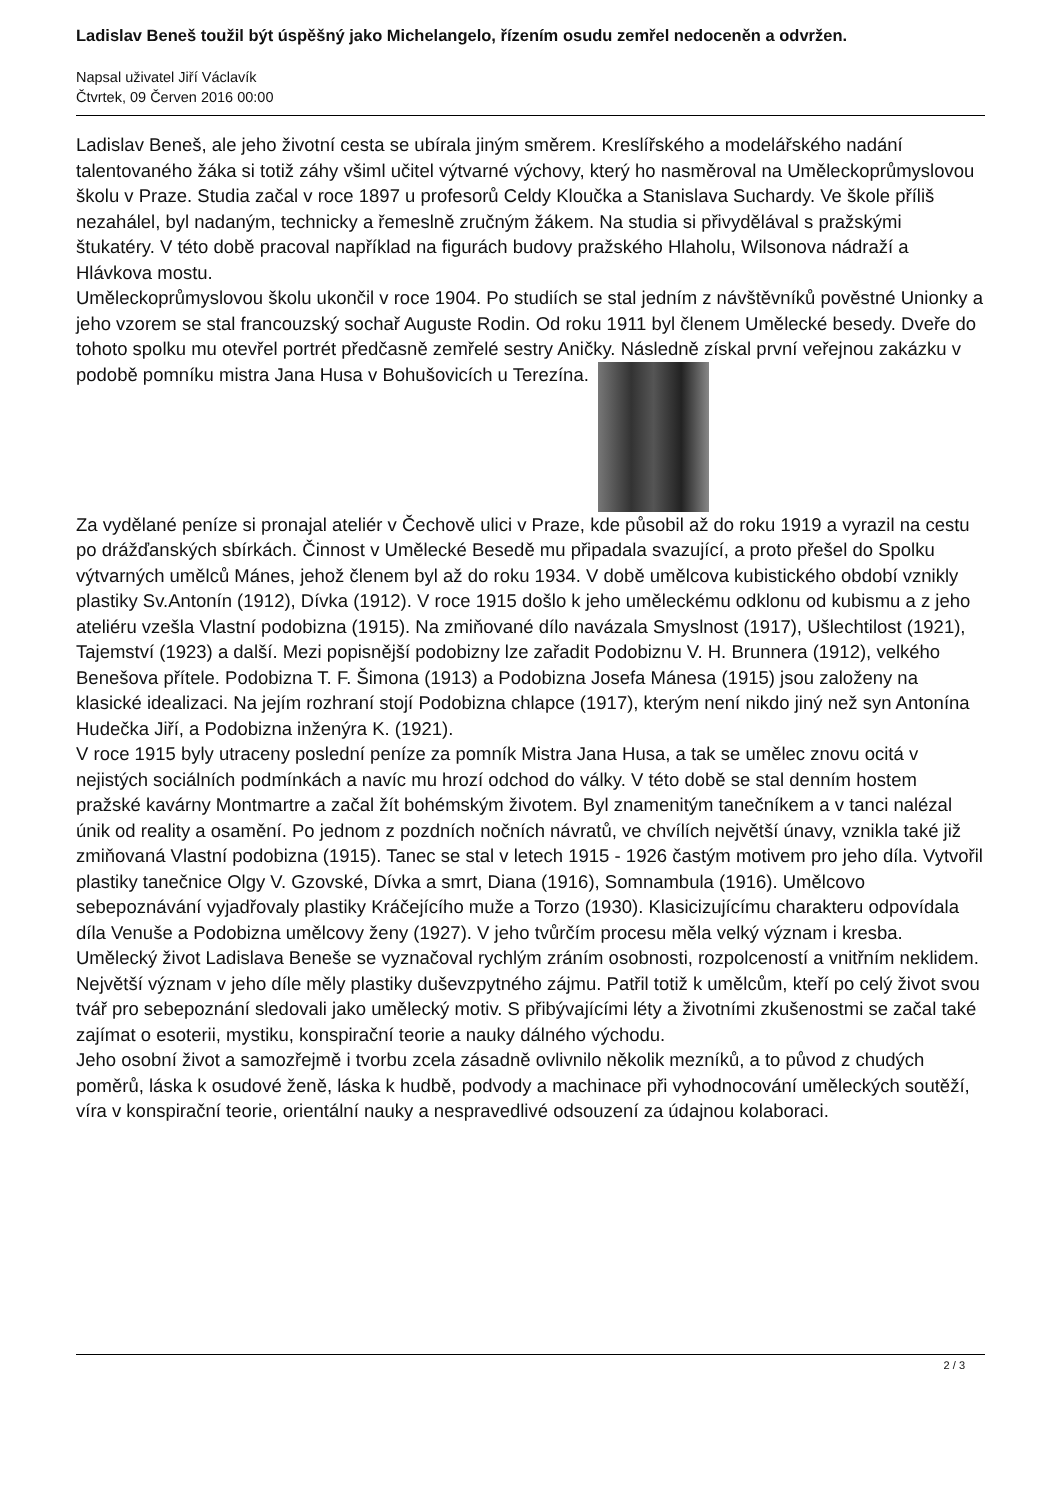Ladislav Beneš toužil být úspěšný jako Michelangelo, řízením osudu zemřel nedoceněn a odvržen.
Napsal uživatel Jiří Václavík
Čtvrtek, 09 Červen 2016 00:00
Ladislav Beneš, ale jeho životní cesta se ubírala jiným směrem. Kreslířského a modelářského nadání talentovaného žáka si totiž záhy všiml učitel výtvarné výchovy, který ho nasměroval na Uměleckoprůmyslovou školu v Praze. Studia začal v roce 1897 u profesorů Celdy Kloučka a Stanislava Suchardy. Ve škole příliš nezahálel, byl nadaným, technicky a řemeslně zručným žákem. Na studia si přivydělával s pražskými štukatéry. V této době pracoval například na figurách budovy pražského Hlaholu, Wilsonova nádraží a Hlávkova mostu.
Uměleckoprůmyslovou školu ukončil v roce 1904. Po studiích se stal jedním z návštěvníků pověstné Unionky a jeho vzorem se stal francouzský sochař Auguste Rodin. Od roku 1911 byl členem Umělecké besedy. Dveře do tohoto spolku mu otevřel portrét předčasně zemřelé sestry Aničky. Následně získal první veřejnou zakázku v podobě pomníku mistra Jana Husa v Bohušovicích u Terezína.
Za vydělané peníze si pronajal ateliér v Čechově ulici v Praze, kde působil až do roku 1919 a vyrazil na cestu po drážďanských sbírkách. Činnost v Umělecké Besedě mu připadala svazující, a proto přešel do Spolku výtvarných umělců Mánes, jehož členem byl až do roku 1934. V době umělcova kubistického období vznikly plastiky Sv.Antonín (1912), Dívka (1912). V roce 1915 došlo k jeho uměleckému odklonu od kubismu a z jeho ateliéru vzešla Vlastní podobizna (1915). Na zmiňované dílo navázala Smyslnost (1917), Ušlechtilost (1921), Tajemství (1923) a další. Mezi popisnější podobizny lze zařadit Podobiznu V. H. Brunnera (1912), velkého Benešova přítele. Podobizna T. F. Šimona (1913) a Podobizna Josefa Mánesa (1915) jsou založeny na klasické idealizaci. Na jejím rozhraní stojí Podobizna chlapce (1917), kterým není nikdo jiný než syn Antonína Hudečka Jiří, a Podobizna inženýra K. (1921).
V roce 1915 byly utraceny poslední peníze za pomník Mistra Jana Husa, a tak se umělec znovu ocitá v nejistých sociálních podmínkách a navíc mu hrozí odchod do války. V této době se stal denním hostem pražské kavárny Montmartre a začal žít bohémským životem. Byl znamenitým tanečníkem a v tanci nalézal únik od reality a osamění. Po jednom z pozdních nočních návratů, ve chvílích největší únavy, vznikla také již zmiňovaná Vlastní podobizna (1915). Tanec se stal v letech 1915 - 1926 častým motivem pro jeho díla. Vytvořil plastiky tanečnice Olgy V. Gzovské, Dívka a smrt, Diana (1916), Somnambula (1916). Umělcovo sebepoznávání vyjadřovaly plastiky Kráčejícího muže a Torzo (1930). Klasicizujícímu charakteru odpovídala díla Venuše a Podobizna umělcovy ženy (1927). V jeho tvůrčím procesu měla velký význam i kresba.
Umělecký život Ladislava Beneše se vyznačoval rychlým zráním osobnosti, rozpolceností a vnitřním neklidem. Největší význam v jeho díle měly plastiky duševzpytného zájmu. Patřil totiž k umělcům, kteří po celý život svou tvář pro sebepoznání sledovali jako umělecký motiv. S přibývajícími léty a životními zkušenostmi se začal také zajímat o esoterii, mystiku, konspirační teorie a nauky dálného východu.
Jeho osobní život a samozřejmě i tvorbu zcela zásadně ovlivnilo několik mezníků, a to původ z chudých poměrů, láska k osudové ženě, láska k hudbě, podvody a machinace při vyhodnocování uměleckých soutěží, víra v konspirační teorie, orientální nauky a nespravedlivé odsouzení za údajnou kolaboraci.
2 / 3